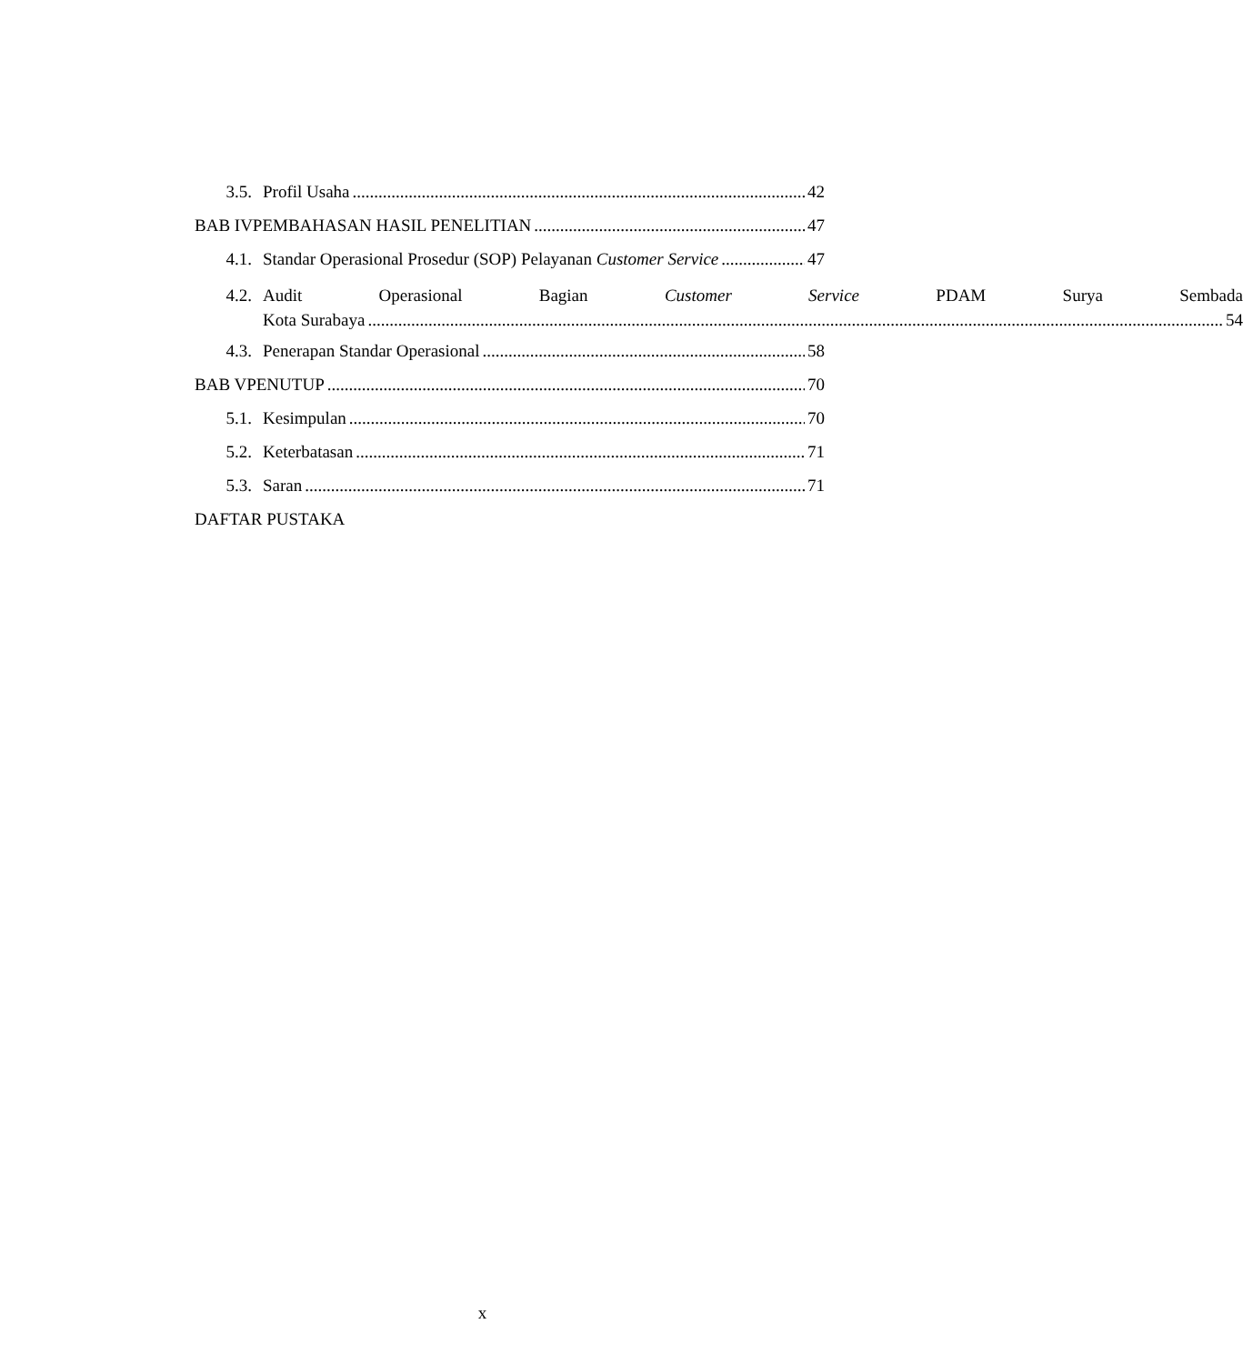3.5. Profil Usaha 42
BAB IVPEMBAHASAN HASIL PENELITIAN 47
4.1. Standar Operasional Prosedur (SOP) Pelayanan Customer Service 47
4.2.
Audit Operasional Bagian Customer Service PDAM Surya Sembada
Kota Surabaya 54
4.3. Penerapan Standar Operasional 58
BAB VPENUTUP 70
5.1. Kesimpulan 70
5.2. Keterbatasan 71
5.3. Saran 71
DAFTAR PUSTAKA
x